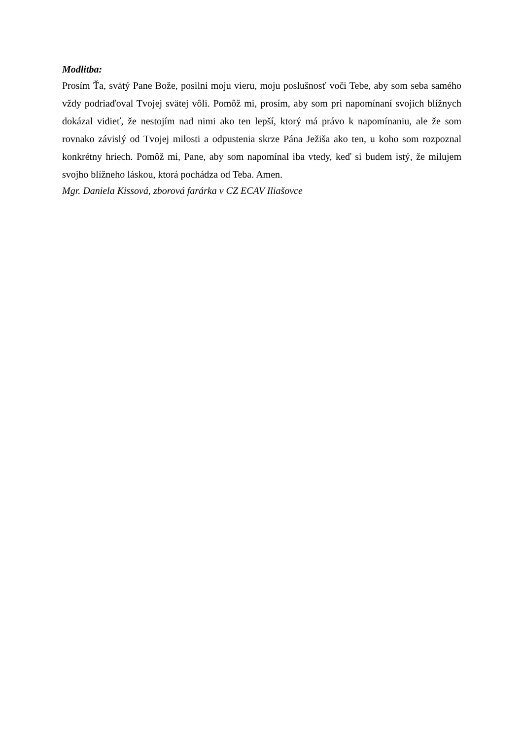Modlitba:
Prosím Ťa, svätý Pane Bože, posilni moju vieru, moju poslušnosť voči Tebe, aby som seba samého vždy podriaďoval Tvojej svätej vôli. Pomôž mi, prosím, aby som pri napomínaní svojich blížnych dokázal vidieť, že nestojím nad nimi ako ten lepší, ktorý má právo k napomínaniu, ale že som rovnako závislý od Tvojej milosti a odpustenia skrze Pána Ježiša ako ten, u koho som rozpoznal konkrétny hriech. Pomôž mi, Pane, aby som napomínal iba vtedy, keď si budem istý, že milujem svojho blížneho láskou, ktorá pochádza od Teba. Amen.
Mgr. Daniela Kissová, zborová farárka v CZ ECAV Iliašovce